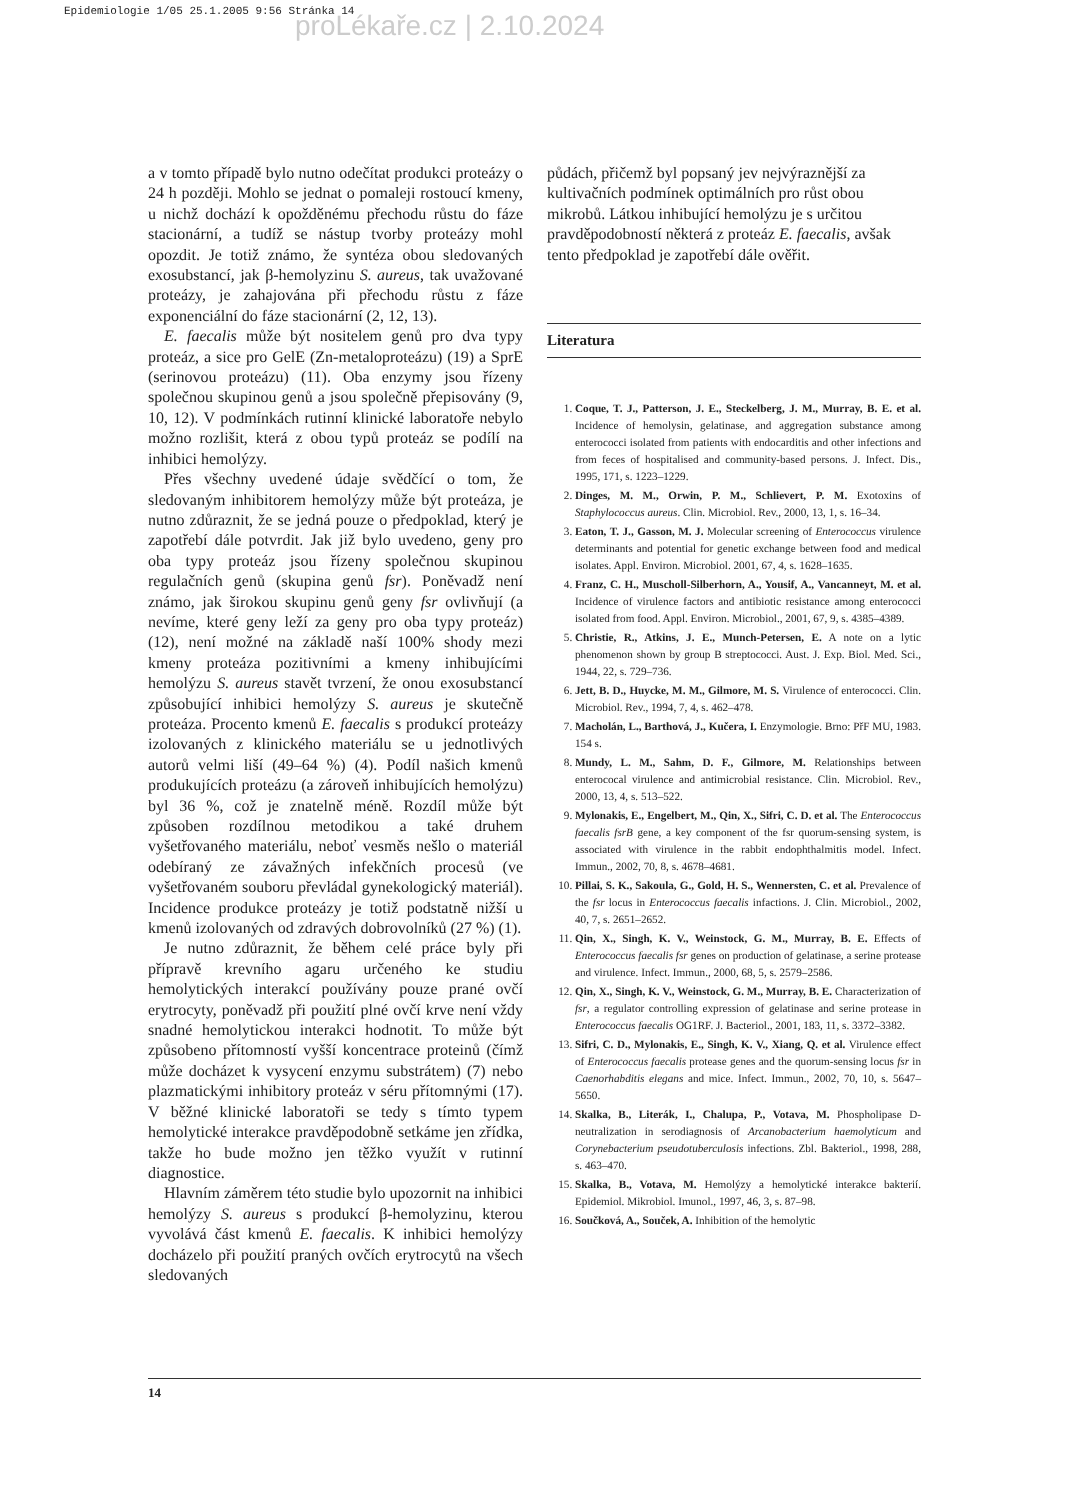Epidemiologie 1/05 25.1.2005 9:56 Stránka 14
proLékaře.cz | 2.10.2024
a v tomto případě bylo nutno odečítat produkci proteázy o 24 h později. Mohlo se jednat o pomaleji rostoucí kmeny, u nichž dochází k opožděnému přechodu růstu do fáze stacionární, a tudíž se nástup tvorby proteázy mohl opozdit. Je totiž známo, že syntéza obou sledovaných exosubstancí, jak β-hemolyzinu S. aureus, tak uvažované proteázy, je zahajována při přechodu růstu z fáze exponenciální do fáze stacionární (2, 12, 13).
E. faecalis může být nositelem genů pro dva typy proteáz, a sice pro GelE (Zn-metaloproteázu) (19) a SprE (serinovou proteázu) (11). Oba enzymy jsou řízeny společnou skupinou genů a jsou společně přepisovány (9, 10, 12). V podmínkách rutinní klinické laboratoře nebylo možno rozlišit, která z obou typů proteáz se podílí na inhibici hemolýzy.
Přes všechny uvedené údaje svědčící o tom, že sledovaným inhibitorem hemolýzy může být proteáza, je nutno zdůraznit, že se jedná pouze o předpoklad, který je zapotřebí dále potvrdit. Jak již bylo uvedeno, geny pro oba typy proteáz jsou řízeny společnou skupinou regulačních genů (skupina genů fsr). Poněvadž není známo, jak širokou skupinu genů geny fsr ovlivňují (a nevíme, které geny leží za geny pro oba typy proteáz) (12), není možné na základě naší 100% shody mezi kmeny proteáza pozitivními a kmeny inhibujícími hemolýzu S. aureus stavět tvrzení, že onou exosubstancí způsobující inhibici hemolýzy S. aureus je skutečně proteáza. Procento kmenů E. faecalis s produkcí proteázy izolovaných z klinického materiálu se u jednotlivých autorů velmi liší (49–64 %) (4). Podíl našich kmenů produkujících proteázu (a zároveň inhibujících hemolýzu) byl 36 %, což je znatelně méně. Rozdíl může být způsoben rozdílnou metodikou a také druhem vyšetřovaného materiálu, neboť vesměs nešlo o materiál odebíraný ze závažných infekčních procesů (ve vyšetřovaném souboru převládal gynekologický materiál). Incidence produkce proteázy je totiž podstatně nižší u kmenů izolovaných od zdravých dobrovolníků (27 %) (1).
Je nutno zdůraznit, že během celé práce byly při přípravě krevního agaru určeného ke studiu hemolytických interakcí používány pouze prané ovčí erytrocyty, poněvadž při použití plné ovčí krve není vždy snadné hemolytickou interakci hodnotit. To může být způsobeno přítomností vyšší koncentrace proteinů (čímž může docházet k vysycení enzymu substrátem) (7) nebo plazmatickými inhibitory proteáz v séru přítomnými (17). V běžné klinické laboratoři se tedy s tímto typem hemolytické interakce pravděpodobně setkáme jen zřídka, takže ho bude možno jen těžko využít v rutinní diagnostice.
Hlavním záměrem této studie bylo upozornit na inhibici hemolýzy S. aureus s produkcí β-hemolyzinu, kterou vyvolává část kmenů E. faecalis. K inhibici hemolýzy docházelo při použití praných ovčích erytrocytů na všech sledovaných
půdách, přičemž byl popsaný jev nejvýraznější za kultivačních podmínek optimálních pro růst obou mikrobů. Látkou inhibující hemolýzu je s určitou pravděpodobností některá z proteáz E. faecalis, avšak tento předpoklad je zapotřebí dále ověřit.
Literatura
1. Coque, T. J., Patterson, J. E., Steckelberg, J. M., Murray, B. E. et al. Incidence of hemolysin, gelatinase, and aggregation substance among enterococci isolated from patients with endocarditis and other infections and from feces of hospitalised and community-based persons. J. Infect. Dis., 1995, 171, s. 1223–1229.
2. Dinges, M. M., Orwin, P. M., Schlievert, P. M. Exotoxins of Staphylococcus aureus. Clin. Microbiol. Rev., 2000, 13, 1, s. 16–34.
3. Eaton, T. J., Gasson, M. J. Molecular screening of Enterococcus virulence determinants and potential for genetic exchange between food and medical isolates. Appl. Environ. Microbiol. 2001, 67, 4, s. 1628–1635.
4. Franz, C. H., Muscholl-Silberhorn, A., Yousif, A., Vancanneyt, M. et al. Incidence of virulence factors and antibiotic resistance among enterococci isolated from food. Appl. Environ. Microbiol., 2001, 67, 9, s. 4385–4389.
5. Christie, R., Atkins, J. E., Munch-Petersen, E. A note on a lytic phenomenon shown by group B streptococci. Aust. J. Exp. Biol. Med. Sci., 1944, 22, s. 729–736.
6. Jett, B. D., Huycke, M. M., Gilmore, M. S. Virulence of enterococci. Clin. Microbiol. Rev., 1994, 7, 4, s. 462–478.
7. Macholán, L., Barthová, J., Kučera, I. Enzymologie. Brno: PřF MU, 1983. 154 s.
8. Mundy, L. M., Sahm, D. F., Gilmore, M. Relationships between enterococal virulence and antimicrobial resistance. Clin. Microbiol. Rev., 2000, 13, 4, s. 513–522.
9. Mylonakis, E., Engelbert, M., Qin, X., Sifri, C. D. et al. The Enterococcus faecalis fsrB gene, a key component of the fsr quorum-sensing system, is associated with virulence in the rabbit endophthalmitis model. Infect. Immun., 2002, 70, 8, s. 4678–4681.
10. Pillai, S. K., Sakoula, G., Gold, H. S., Wennersten, C. et al. Prevalence of the fsr locus in Enterococcus faecalis infactions. J. Clin. Microbiol., 2002, 40, 7, s. 2651–2652.
11. Qin, X., Singh, K. V., Weinstock, G. M., Murray, B. E. Effects of Enterococcus faecalis fsr genes on production of gelatinase, a serine protease and virulence. Infect. Immun., 2000, 68, 5, s. 2579–2586.
12. Qin, X., Singh, K. V., Weinstock, G. M., Murray, B. E. Characterization of fsr, a regulator controlling expression of gelatinase and serine protease in Enterococcus faecalis OG1RF. J. Bacteriol., 2001, 183, 11, s. 3372–3382.
13. Sifri, C. D., Mylonakis, E., Singh, K. V., Xiang, Q. et al. Virulence effect of Enterococcus faecalis protease genes and the quorum-sensing locus fsr in Caenorhabditis elegans and mice. Infect. Immun., 2002, 70, 10, s. 5647–5650.
14. Skalka, B., Literák, I., Chalupa, P., Votava, M. Phospholipase D-neutralization in serodiagnosis of Arcanobacterium haemolyticum and Corynebacterium pseudotuberculosis infections. Zbl. Bakteriol., 1998, 288, s. 463–470.
15. Skalka, B., Votava, M. Hemolýzy a hemolytické interakce bakterií. Epidemiol. Mikrobiol. Imunol., 1997, 46, 3, s. 87–98.
16. Součková, A., Souček, A. Inhibition of the hemolytic
14